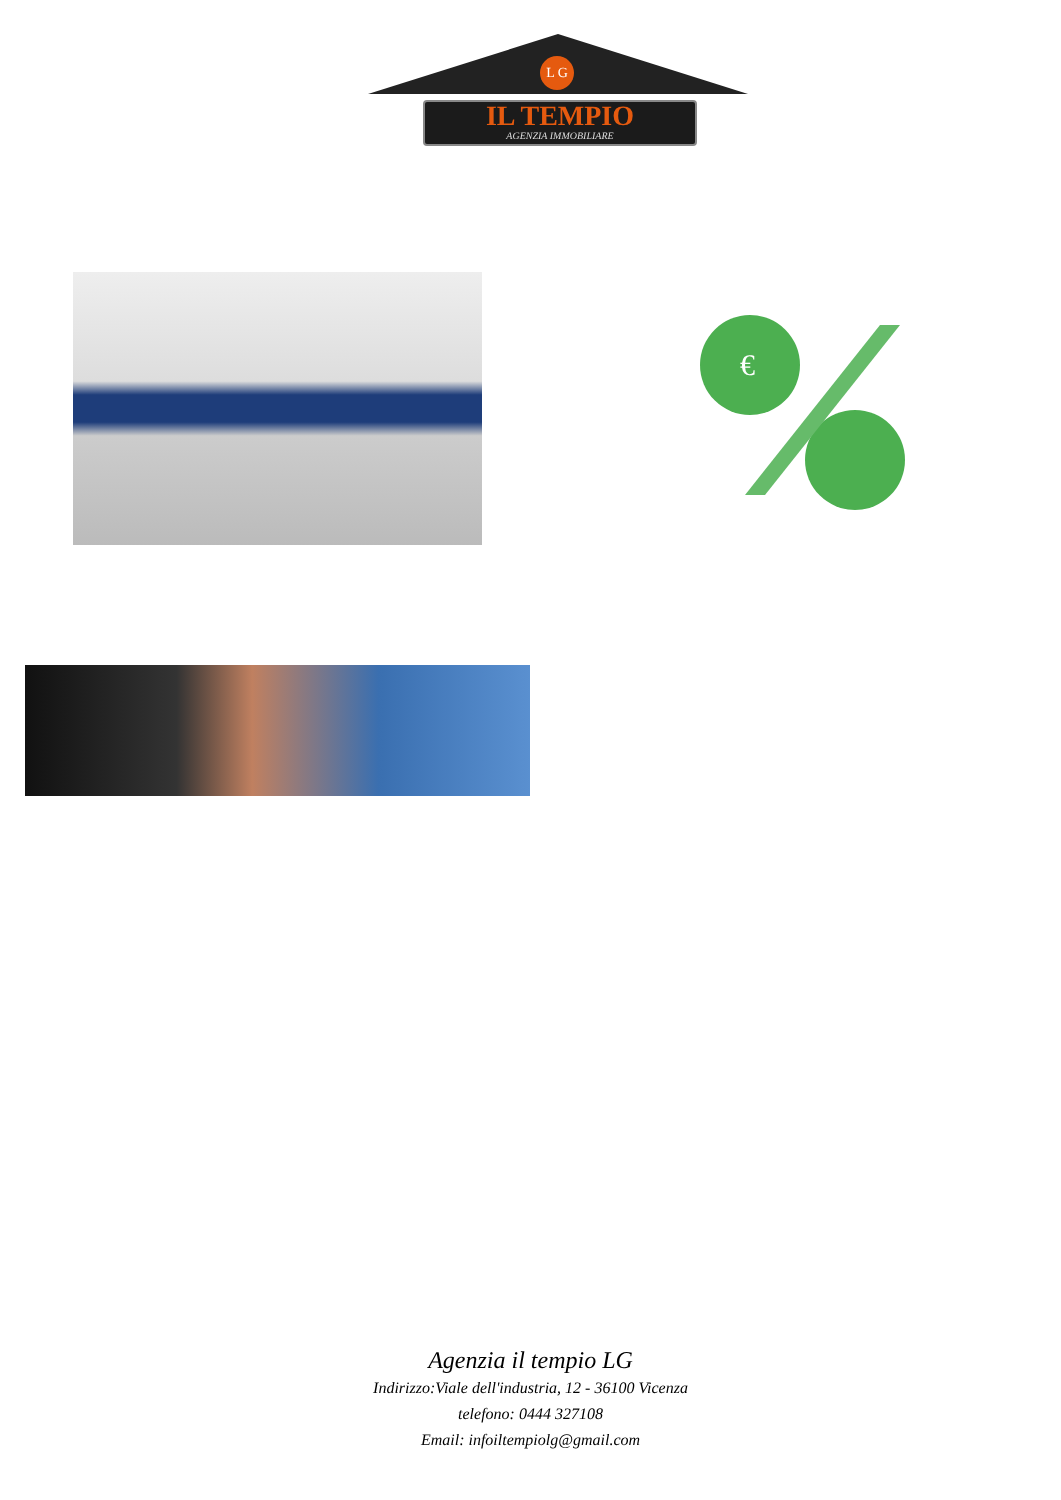L G
IL TEMPIO
AGENZIA IMMOBILIARE
€
Agenzia il tempio LG
Indirizzo:Viale dell'industria, 12 - 36100 Vicenza
telefono: 0444 327108
Email: infoiltempiolg@gmail.com